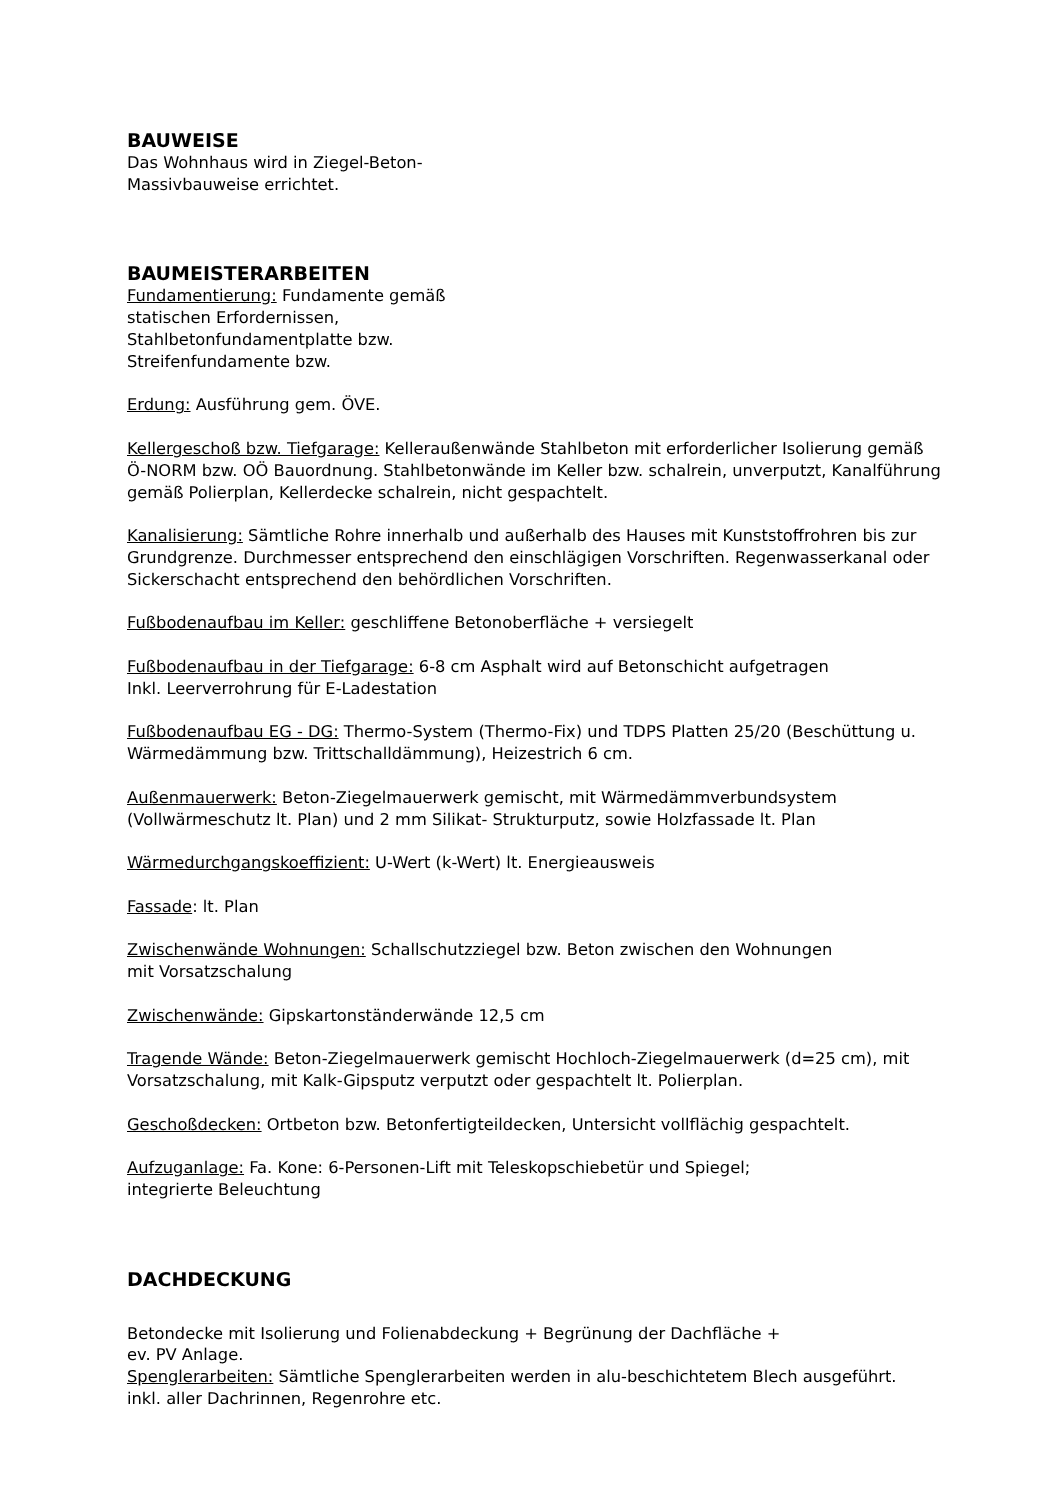BAUWEISE
Das Wohnhaus wird in Ziegel-Beton-
Massivbauweise errichtet.
BAUMEISTERARBEITEN
Fundamentierung: Fundamente gemäß
statischen Erfordernissen,
Stahlbetonfundamentplatte bzw.
Streifenfundamente bzw.
Erdung: Ausführung gem. ÖVE.
Kellergeschoß bzw. Tiefgarage: Kelleraußenwände Stahlbeton mit erforderlicher Isolierung gemäß Ö-NORM bzw. OÖ Bauordnung. Stahlbetonwände im Keller bzw. schalrein, unverputzt, Kanalführung gemäß Polierplan, Kellerdecke schalrein, nicht gespachtelt.
Kanalisierung: Sämtliche Rohre innerhalb und außerhalb des Hauses mit Kunststoffrohren bis zur Grundgrenze. Durchmesser entsprechend den einschlägigen Vorschriften. Regenwasserkanal oder Sickerschacht entsprechend den behördlichen Vorschriften.
Fußbodenaufbau im Keller: geschliffene Betonoberfläche + versiegelt
Fußbodenaufbau in der Tiefgarage: 6-8 cm Asphalt wird auf Betonschicht aufgetragen
Inkl. Leerverrohrung für E-Ladestation
Fußbodenaufbau EG - DG: Thermo-System (Thermo-Fix) und TDPS Platten 25/20 (Beschüttung u. Wärmedämmung bzw. Trittschalldämmung), Heizestrich 6 cm.
Außenmauerwerk: Beton-Ziegelmauerwerk gemischt, mit Wärmedämmverbundsystem (Vollwärmeschutz lt. Plan) und 2 mm Silikat- Strukturputz, sowie Holzfassade lt. Plan
Wärmedurchgangskoeffizient: U-Wert (k-Wert) lt. Energieausweis
Fassade: lt. Plan
Zwischenwände Wohnungen: Schallschutzziegel bzw. Beton zwischen den Wohnungen
mit Vorsatzschalung
Zwischenwände: Gipskartonständerwände 12,5 cm
Tragende Wände: Beton-Ziegelmauerwerk gemischt Hochloch-Ziegelmauerwerk (d=25 cm), mit Vorsatzschalung, mit Kalk-Gipsputz verputzt oder gespachtelt lt. Polierplan.
Geschoßdecken: Ortbeton bzw. Betonfertigteildecken, Untersicht vollflächig gespachtelt.
Aufzuganlage: Fa. Kone: 6-Personen-Lift mit Teleskopschiebetür und Spiegel;
integrierte Beleuchtung
DACHDECKUNG
Betondecke mit Isolierung und Folienabdeckung + Begrünung der Dachfläche +
ev. PV Anlage.
Spenglerarbeiten: Sämtliche Spenglerarbeiten werden in alu-beschichtetem Blech ausgeführt.
inkl. aller Dachrinnen, Regenrohre etc.